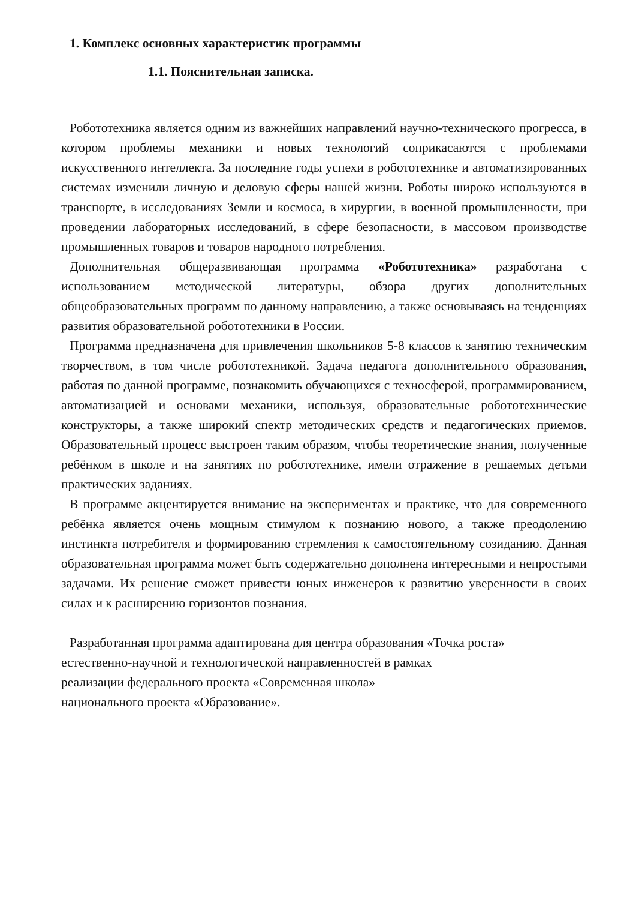1. Комплекс основных характеристик программы
1.1. Пояснительная записка.
Робототехника является одним из важнейших направлений научно-технического прогресса, в котором проблемы механики и новых технологий соприкасаются с проблемами искусственного интеллекта. За последние годы успехи в робототехнике и автоматизированных системах изменили личную и деловую сферы нашей жизни. Роботы широко используются в транспорте, в исследованиях Земли и космоса, в хирургии, в военной промышленности, при проведении лабораторных исследований, в сфере безопасности, в массовом производстве промышленных товаров и товаров народного потребления.
Дополнительная общеразвивающая программа «Робототехника» разработана с использованием методической литературы, обзора других дополнительных общеобразовательных программ по данному направлению, а также основываясь на тенденциях развития образовательной робототехники в России.
Программа предназначена для привлечения школьников 5-8 классов к занятию техническим творчеством, в том числе робототехникой. Задача педагога дополнительного образования, работая по данной программе, познакомить обучающихся с техносферой, программированием, автоматизацией и основами механики, используя, образовательные робототехнические конструкторы, а также широкий спектр методических средств и педагогических приемов. Образовательный процесс выстроен таким образом, чтобы теоретические знания, полученные ребёнком в школе и на занятиях по робототехнике, имели отражение в решаемых детьми практических заданиях.
В программе акцентируется внимание на экспериментах и практике, что для современного ребёнка является очень мощным стимулом к познанию нового, а также преодолению инстинкта потребителя и формированию стремления к самостоятельному созиданию. Данная образовательная программа может быть содержательно дополнена интересными и непростыми задачами. Их решение сможет привести юных инженеров к развитию уверенности в своих силах и к расширению горизонтов познания.
Разработанная программа адаптирована для центра образования «Точка роста»
естественно-научной и технологической направленностей в рамках
реализации федерального проекта «Современная школа»
национального проекта «Образование».